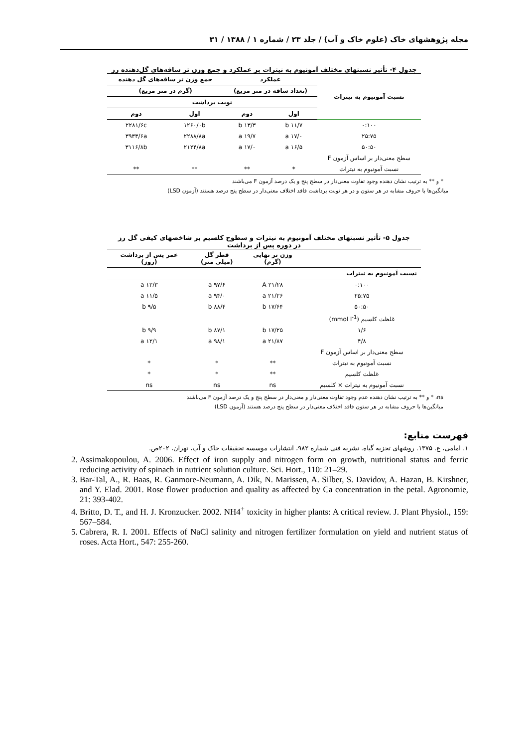مجله پژوهشهای خاک (علوم خاک و آب) / جلد ۲۳ / شماره ۱ / ۱۳۸۸ / ۳۱
جدول ۴- تأثیر نسبتهای مختلف آمونیوم به نیترات بر عملکرد و جمع وزن تر ساقه‌های گل‌دهنده رز
| نسبت آمونیوم به نیترات | عملکرد | | جمع وزن تر ساقه‌های گل دهنده | |
| --- | --- | --- | --- | --- |
| | (تعداد ساقه در متر مربع) | | (گرم در متر مربع) | |
| | نوبت برداشت | | | |
| | اول | دوم | اول | دوم |
| ۰:۱۰۰ | ۱۱/۷ b | ۱۳/۳ b | ۱۲۶۰/۰b | ۲۲۸۱/۶c |
| ۲۵:۷۵ | ۱۷/۰ a | ۱۹/۷ a | ۲۲۸۸/۸a | ۳۹۳۳/۶a |
| ۵۰:۵۰ | ۱۶/۵ a | ۱۷/۰ a | ۲۱۲۴/۸a | ۳۱۱۶/۸b |
| سطح معنی‌دار بر اساس آزمون F | | | | |
| نسبت آمونیوم به نیترات | * | ** | ** | ** |
* و ** به ترتیب نشان دهنده وجود تفاوت معنی‌دار در سطح پنج و یک درصد آزمون F می‌باشند
میانگین‌ها با حروف مشابه در هر ستون و در هر نوبت برداشت فاقد اختلاف معنی‌دار در سطح پنج درصد هستند (آزمون LSD)
جدول ۵- تأثیر نسبتهای مختلف آمونیوم به نیترات و سطوح کلسیم بر شاخصهای کیفی گل رز
در دوره پس از برداشت
| | وزن تر نهایی (گرم) | قطر گل (میلی متر) | عمر پس از برداشت (روز) |
| --- | --- | --- | --- |
| نسبت آمونیوم به نیترات | | | |
| ۰:۱۰۰ | ۲۱/۲۸ A | ۹۷/۶ a | ۱۲/۳ a |
| ۲۵:۷۵ | ۲۱/۲۶ a | ۹۴/۰ a | ۱۱/۵ a |
| ۵۰:۵۰ | ۱۷/۶۴ b | ۸۸/۴ b | ۹/۵ b |
| غلظت کلسیم (mmol l<sup>-1</sup>) | | | |
| ۱/۶ | ۱۷/۲۵ b | ۸۷/۱ b | ۹/۹ b |
| ۴/۸ | ۲۱/۸۷ a | ۹۸/۱ a | ۱۲/۱ a |
| سطح معنی‌دار بر اساس آزمون F | | | |
| نسبت آمونیوم به نیترات | ** | * | * |
| غلظت کلسیم | ** | * | * |
| نسبت آمونیوم به نیترات × کلسیم | ns | ns | ns |
ns، * و ** به ترتیب نشان دهنده عدم وجود تفاوت معنی‌دار و معنی‌دار در سطح پنج و یک درصد آزمون F می‌باشند
میانگین‌ها با حروف مشابه در هر ستون فاقد اختلاف معنی‌دار در سطح پنج درصد هستند (آزمون LSD)
فهرست منابع:
۱. امامی، ع. ۱۳۷۵. روشهای تجزیه گیاه. نشریه فنی شماره ۹۸۲، انتشارات موسسه تحقیقات خاک و آب، تهران، ۲۰۲ص.
2. Assimakopoulou, A. 2006. Effect of iron supply and nitrogen form on growth, nutritional status and ferric reducing activity of spinach in nutrient solution culture. Sci. Hort., 110: 21–29.
3. Bar-Tal, A., R. Baas, R. Ganmore-Neumann, A. Dik, N. Marissen, A. Silber, S. Davidov, A. Hazan, B. Kirshner, and Y. Elad. 2001. Rose flower production and quality as affected by Ca concentration in the petal. Agronomie, 21: 393-402.
4. Britto, D. T., and H. J. Kronzucker. 2002. NH4<sup>+</sup> toxicity in higher plants: A critical review. J. Plant Physiol., 159: 567–584.
5. Cabrera, R. I. 2001. Effects of NaCl salinity and nitrogen fertilizer formulation on yield and nutrient status of roses. Acta Hort., 547: 255-260.